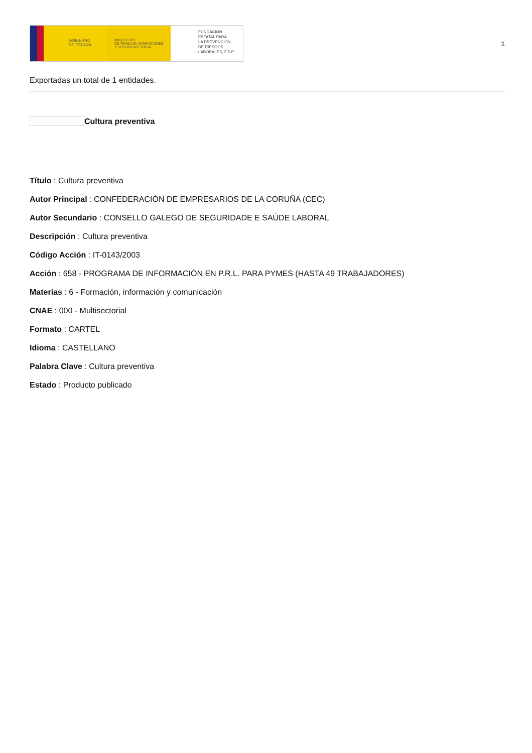GOBIERNO
DE ESPAÑA
MINISTERIO
DE TRABAJO, MIGRACIONES
Y SEGURIDAD SOCIAL
FUNDACIÓN
ESTATAL PARA
LA PREVENCIÓN
DE RIESGOS
LABORALES, F.S.P.
1
Exportadas un total de 1 entidades.
Cultura preventiva
Título : Cultura preventiva
Autor Principal : CONFEDERACIÓN DE EMPRESARIOS DE LA CORUÑA (CEC)
Autor Secundario : CONSELLO GALEGO DE SEGURIDADE E SAÚDE LABORAL
Descripción : Cultura preventiva
Código Acción : IT-0143/2003
Acción : 658 - PROGRAMA DE INFORMACIÓN EN P.R.L. PARA PYMES (HASTA 49 TRABAJADORES)
Materias : 6 - Formación, información y comunicación
CNAE : 000 - Multisectorial
Formato : CARTEL
Idioma : CASTELLANO
Palabra Clave : Cultura preventiva
Estado : Producto publicado